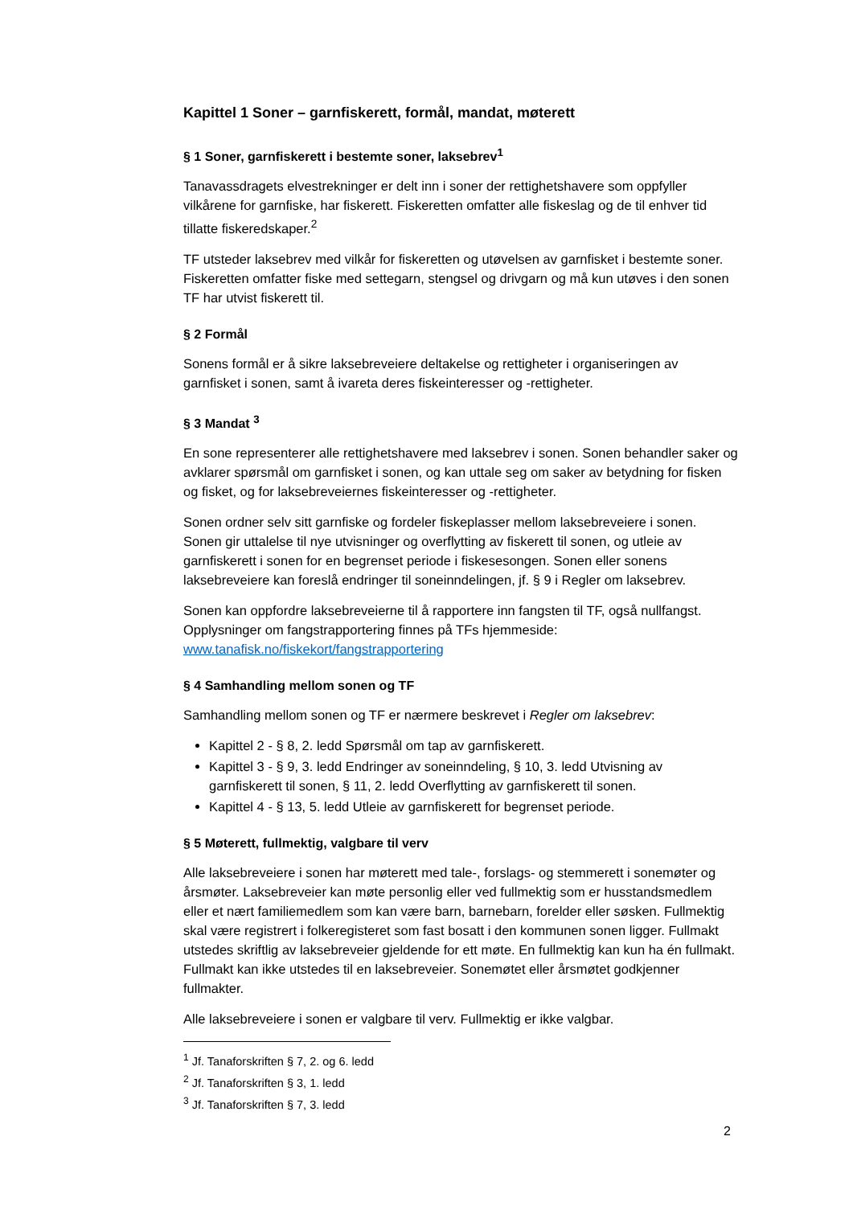Kapittel 1 Soner – garnfiskerett, formål, mandat, møterett
§ 1 Soner, garnfiskerett i bestemte soner, laksebrev<sup>1</sup>
Tanavassdragets elvestrekninger er delt inn i soner der rettighetshavere som oppfyller vilkårene for garnfiske, har fiskerett. Fiskeretten omfatter alle fiskeslag og de til enhver tid tillatte fiskeredskaper.<sup>2</sup>
TF utsteder laksebrev med vilkår for fiskeretten og utøvelsen av garnfisket i bestemte soner. Fiskeretten omfatter fiske med settegarn, stengsel og drivgarn og må kun utøves i den sonen TF har utvist fiskerett til.
§ 2 Formål
Sonens formål er å sikre laksebreveiere deltakelse og rettigheter i organiseringen av garnfisket i sonen, samt å ivareta deres fiskeinteresser og -rettigheter.
§ 3 Mandat <sup>3</sup>
En sone representerer alle rettighetshavere med laksebrev i sonen. Sonen behandler saker og avklarer spørsmål om garnfisket i sonen, og kan uttale seg om saker av betydning for fisken og fisket, og for laksebreveiernes fiskeinteresser og -rettigheter.
Sonen ordner selv sitt garnfiske og fordeler fiskeplasser mellom laksebreveiere i sonen. Sonen gir uttalelse til nye utvisninger og overflytting av fiskerett til sonen, og utleie av garnfiskerett i sonen for en begrenset periode i fiskesesongen. Sonen eller sonens laksebreveiere kan foreslå endringer til soneinndelingen, jf. § 9 i Regler om laksebrev.
Sonen kan oppfordre laksebreveierne til å rapportere inn fangsten til TF, også nullfangst. Opplysninger om fangstrapportering finnes på TFs hjemmeside: www.tanafisk.no/fiskekort/fangstrapportering
§ 4 Samhandling mellom sonen og TF
Samhandling mellom sonen og TF er nærmere beskrevet i Regler om laksebrev:
Kapittel 2 - § 8, 2. ledd Spørsmål om tap av garnfiskerett.
Kapittel 3 - § 9, 3. ledd Endringer av soneinndeling, § 10, 3. ledd Utvisning av garnfiskerett til sonen, § 11, 2. ledd Overflytting av garnfiskerett til sonen.
Kapittel 4 - § 13, 5. ledd Utleie av garnfiskerett for begrenset periode.
§ 5 Møterett, fullmektig, valgbare til verv
Alle laksebreveiere i sonen har møterett med tale-, forslags- og stemmerett i sonemøter og årsmøter. Laksebreveier kan møte personlig eller ved fullmektig som er husstandsmedlem eller et nært familiemedlem som kan være barn, barnebarn, forelder eller søsken. Fullmektig skal være registrert i folkeregisteret som fast bosatt i den kommunen sonen ligger. Fullmakt utstedes skriftlig av laksebreveier gjeldende for ett møte. En fullmektig kan kun ha én fullmakt. Fullmakt kan ikke utstedes til en laksebreveier. Sonemøtet eller årsmøtet godkjenner fullmakter.
Alle laksebreveiere i sonen er valgbare til verv. Fullmektig er ikke valgbar.
<sup>1</sup> Jf. Tanaforskriften § 7, 2. og 6. ledd
<sup>2</sup> Jf. Tanaforskriften § 3, 1. ledd
<sup>3</sup> Jf. Tanaforskriften § 7, 3. ledd
2